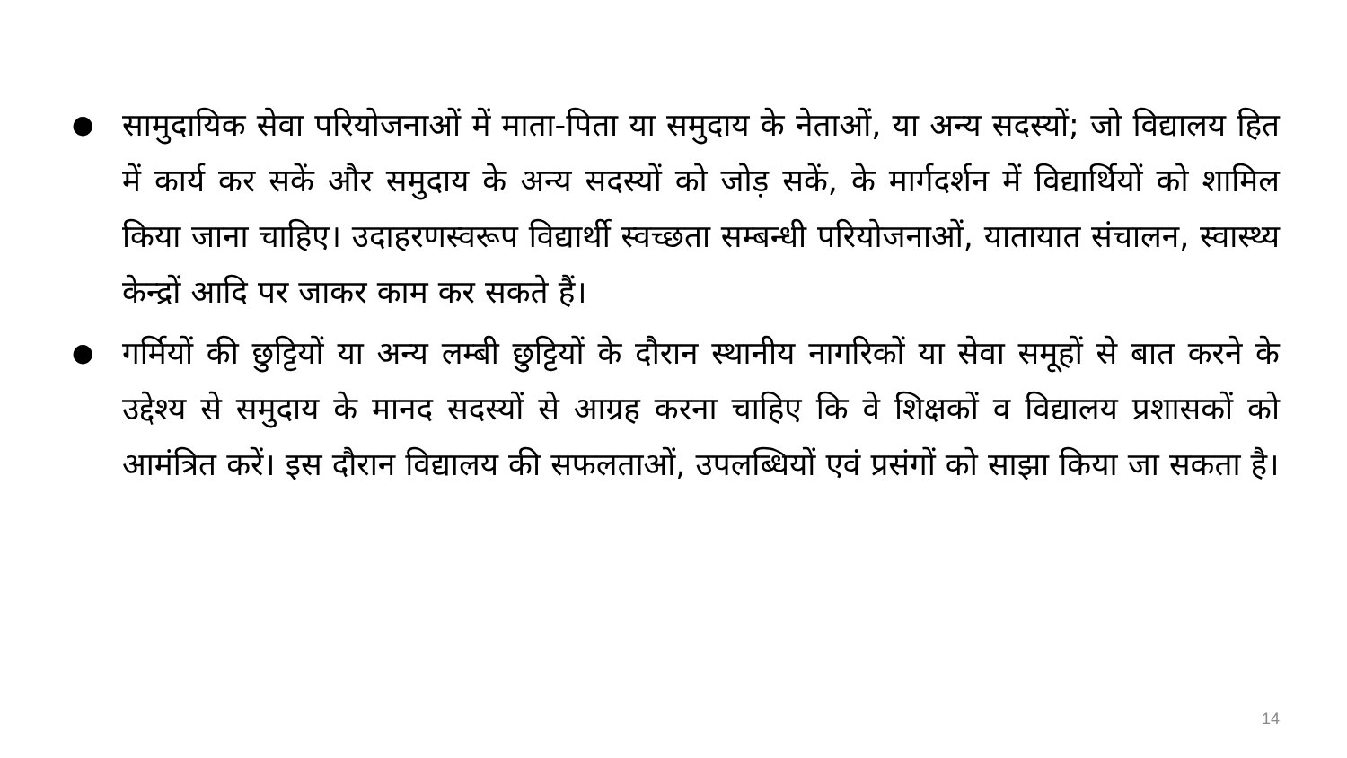● सामुदायिक सेवा परियोजनाओं में माता-पिता या समुदाय के नेताओं, या अन्य सदस्यों; जो विद्यालय हित में कार्य कर सकें और समुदाय के अन्य सदस्यों को जोड़ सकें, के मार्गदर्शन में विद्यार्थियों को शामिल किया जाना चाहिए। उदाहरणस्वरूप विद्यार्थी स्वच्छता सम्बन्धी परियोजनाओं, यातायात संचालन, स्वास्थ्य केन्द्रों आदि पर जाकर काम कर सकते हैं।
● गर्मियों की छुट्टियों या अन्य लम्बी छुट्टियों के दौरान स्थानीय नागरिकों या सेवा समूहों से बात करने के उद्देश्य से समुदाय के मानद सदस्यों से आग्रह करना चाहिए कि वे शिक्षकों व विद्यालय प्रशासकों को आमंत्रित करें। इस दौरान विद्यालय की सफलताओं, उपलब्धियों एवं प्रसंगों को साझा किया जा सकता है।
14